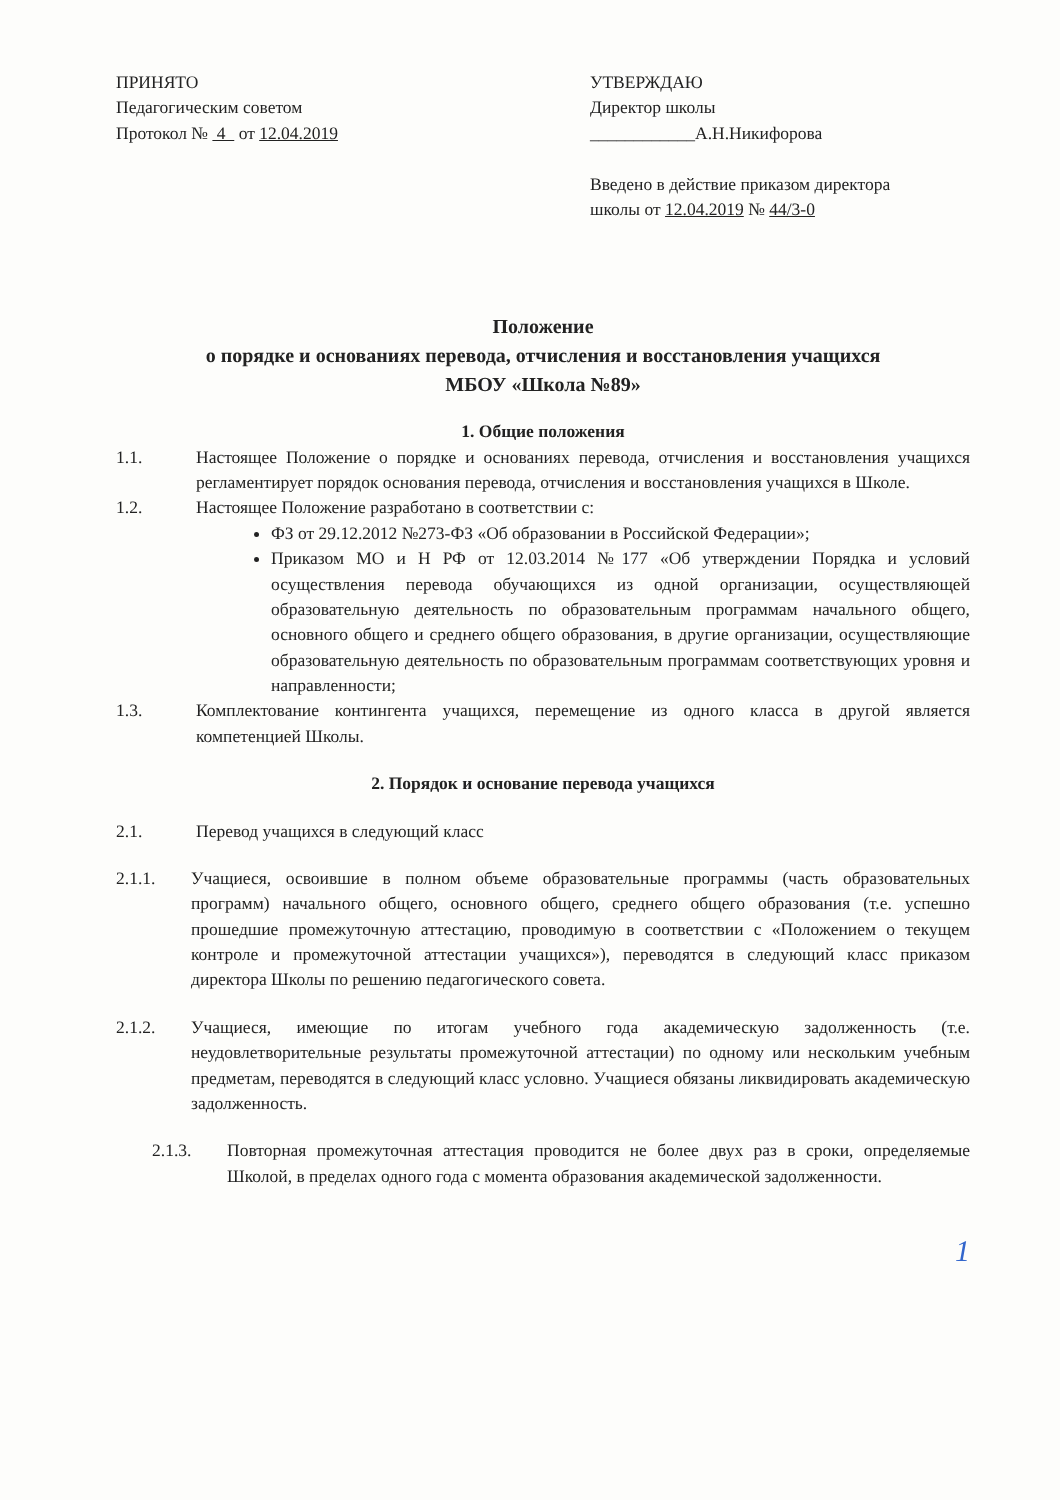ПРИНЯТО
Педагогическим советом
Протокол № 4 от 12.04.2019
УТВЕРЖДАЮ
Директор школы
____________А.Н.Никифорова
Введено в действие приказом директора
школы от 12.04.2019 № 44/3-0
Положение
о порядке и основаниях перевода, отчисления и восстановления учащихся
МБОУ «Школа №89»
1. Общие положения
1.1. Настоящее Положение о порядке и основаниях перевода, отчисления и восстановления учащихся регламентирует порядок основания перевода, отчисления и восстановления учащихся в Школе.
1.2. Настоящее Положение разработано в соответствии с:
ФЗ от 29.12.2012 №273-ФЗ «Об образовании в Российской Федерации»;
Приказом МО и Н РФ от 12.03.2014 №177 «Об утверждении Порядка и условий осуществления перевода обучающихся из одной организации, осуществляющей образовательную деятельность по образовательным программам начального общего, основного общего и среднего общего образования, в другие организации, осуществляющие образовательную деятельность по образовательным программам соответствующих уровня и направленности;
1.3. Комплектование контингента учащихся, перемещение из одного класса в другой является компетенцией Школы.
2. Порядок и основание перевода учащихся
2.1. Перевод учащихся в следующий класс
2.1.1. Учащиеся, освоившие в полном объеме образовательные программы (часть образовательных программ) начального общего, основного общего, среднего общего образования (т.е. успешно прошедшие промежуточную аттестацию, проводимую в соответствии с «Положением о текущем контроле и промежуточной аттестации учащихся»), переводятся в следующий класс приказом директора Школы по решению педагогического совета.
2.1.2. Учащиеся, имеющие по итогам учебного года академическую задолженность (т.е. неудовлетворительные результаты промежуточной аттестации) по одному или нескольким учебным предметам, переводятся в следующий класс условно. Учащиеся обязаны ликвидировать академическую задолженность.
2.1.3. Повторная промежуточная аттестация проводится не более двух раз в сроки, определяемые Школой, в пределах одного года с момента образования академической задолженности.
1